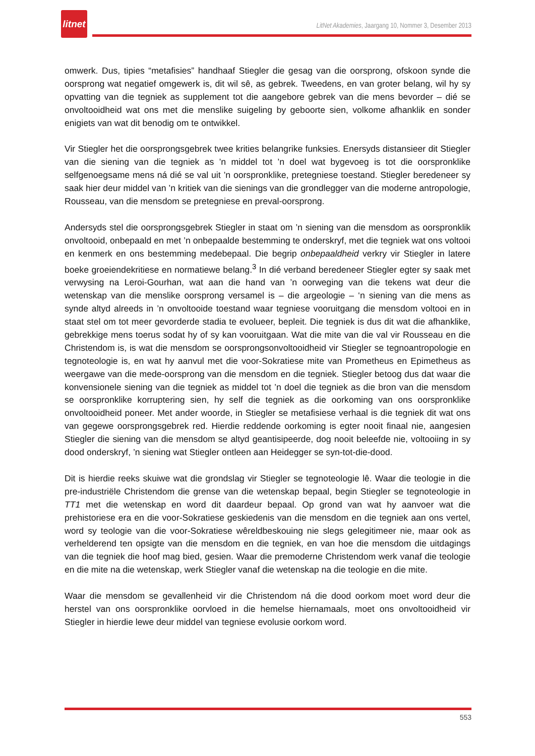litnet
LitNet Akademies, Jaargang 10, Nommer 3, Desember 2013
omwerk. Dus, tipies “metafisies” handhaaf Stiegler die gesag van die oorsprong, ofskoon synde die oorsprong wat negatief omgewerk is, dit wil sê, as gebrek. Tweedens, en van groter belang, wil hy sy opvatting van die tegniek as supplement tot die aangebore gebrek van die mens bevorder – dié se onvoltooidheid wat ons met die menslike suigeling by geboorte sien, volkome afhanklik en sonder enigiets van wat dit benodig om te ontwikkel.
Vir Stiegler het die oorsprongsgebrek twee krities belangrike funksies. Enersyds distansieer dit Stiegler van die siening van die tegniek as ’n middel tot ’n doel wat bygevoeg is tot die oorspronklike selfgenoegsame mens ná dié se val uit ’n oorspronklike, pretegniese toestand. Stiegler beredeneer sy saak hier deur middel van ’n kritiek van die sienings van die grondlegger van die moderne antropologie, Rousseau, van die mensdom se pretegniese en preval-oorsprong.
Andersyds stel die oorsprongsgebrek Stiegler in staat om ’n siening van die mensdom as oorspronklik onvoltooid, onbepaald en met ’n onbepaalde bestemming te onderskryf, met die tegniek wat ons voltooi en kenmerk en ons bestemming medebepaal. Die begrip onbepaaldheid verkry vir Stiegler in latere boeke groeiendekritiese en normatiewe belang.<sup>3</sup> In dié verband beredeneer Stiegler egter sy saak met verwysing na Leroi-Gourhan, wat aan die hand van ’n oorweging van die tekens wat deur die wetenskap van die menslike oorsprong versamel is – die argeologie – ‘n siening van die mens as synde altyd alreeds in ’n onvoltooide toestand waar tegniese vooruitgang die mensdom voltooi en in staat stel om tot meer gevorderde stadia te evolueer, bepleit. Die tegniek is dus dit wat die afhanklike, gebrekkige mens toerus sodat hy of sy kan vooruitgaan. Wat die mite van die val vir Rousseau en die Christendom is, is wat die mensdom se oorsprongsonvoltooidheid vir Stiegler se tegnoantropologie en tegnoteologie is, en wat hy aanvul met die voor-Sokratiese mite van Prometheus en Epimetheus as weergawe van die mede-oorsprong van die mensdom en die tegniek. Stiegler betoog dus dat waar die konvensionele siening van die tegniek as middel tot ’n doel die tegniek as die bron van die mensdom se oorspronklike korruptering sien, hy self die tegniek as die oorkoming van ons oorspronklike onvoltooidheid poneer. Met ander woorde, in Stiegler se metafisiese verhaal is die tegniek dit wat ons van gegewe oorsprongsgebrek red. Hierdie reddende oorkoming is egter nooit finaal nie, aangesien Stiegler die siening van die mensdom se altyd geantisipeerde, dog nooit beleefde nie, voltooiing in sy dood onderskryf, ’n siening wat Stiegler ontleen aan Heidegger se syn-tot-die-dood.
Dit is hierdie reeks skuiwe wat die grondslag vir Stiegler se tegnoteologie lê. Waar die teologie in die pre-industriële Christendom die grense van die wetenskap bepaal, begin Stiegler se tegnoteologie in TT1 met die wetenskap en word dit daardeur bepaal. Op grond van wat hy aanvoer wat die prehistoriese era en die voor-Sokratiese geskiedenis van die mensdom en die tegniek aan ons vertel, word sy teologie van die voor-Sokratiese wêreldbeskouing nie slegs gelegitimeer nie, maar ook as verhelderend ten opsigte van die mensdom en die tegniek, en van hoe die mensdom die uitdagings van die tegniek die hoof mag bied, gesien. Waar die premoderne Christendom werk vanaf die teologie en die mite na die wetenskap, werk Stiegler vanaf die wetenskap na die teologie en die mite.
Waar die mensdom se gevallenheid vir die Christendom ná die dood oorkom moet word deur die herstel van ons oorspronklike oorvloed in die hemelse hiernamaals, moet ons onvoltooidheid vir Stiegler in hierdie lewe deur middel van tegniese evolusie oorkom word.
553